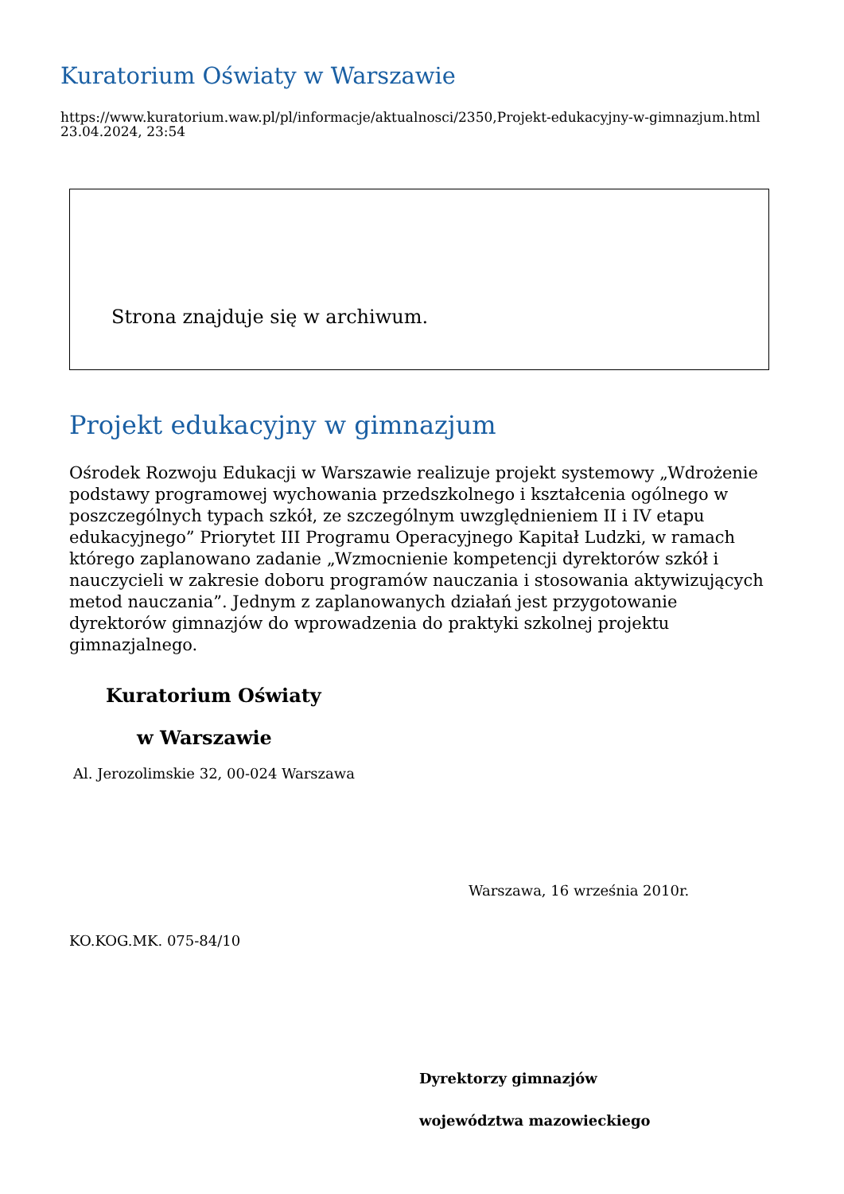Kuratorium Oświaty w Warszawie
https://www.kuratorium.waw.pl/pl/informacje/aktualnosci/2350,Projekt-edukacyjny-w-gimnazjum.html
23.04.2024, 23:54
Strona znajduje się w archiwum.
Projekt edukacyjny w gimnazjum
Ośrodek Rozwoju Edukacji w Warszawie realizuje projekt systemowy „Wdrożenie podstawy programowej wychowania przedszkolnego i kształcenia ogólnego w poszczególnych typach szkół, ze szczególnym uwzględnieniem II i IV etapu edukacyjnego” Priorytet III Programu Operacyjnego Kapitał Ludzki, w ramach którego zaplanowano zadanie „Wzmocnienie kompetencji dyrektorów szkół i nauczycieli w zakresie doboru programów nauczania i stosowania aktywizujących metod nauczania”. Jednym z zaplanowanych działań jest przygotowanie dyrektorów gimnazjów do wprowadzenia do praktyki szkolnej projektu gimnazjalnego.
Kuratorium Oświaty
w Warszawie
Al. Jerozolimskie 32, 00-024 Warszawa
Warszawa, 16 września 2010r.
KO.KOG.MK. 075-84/10
Dyrektorzy gimnazjów
województwa mazowieckiego